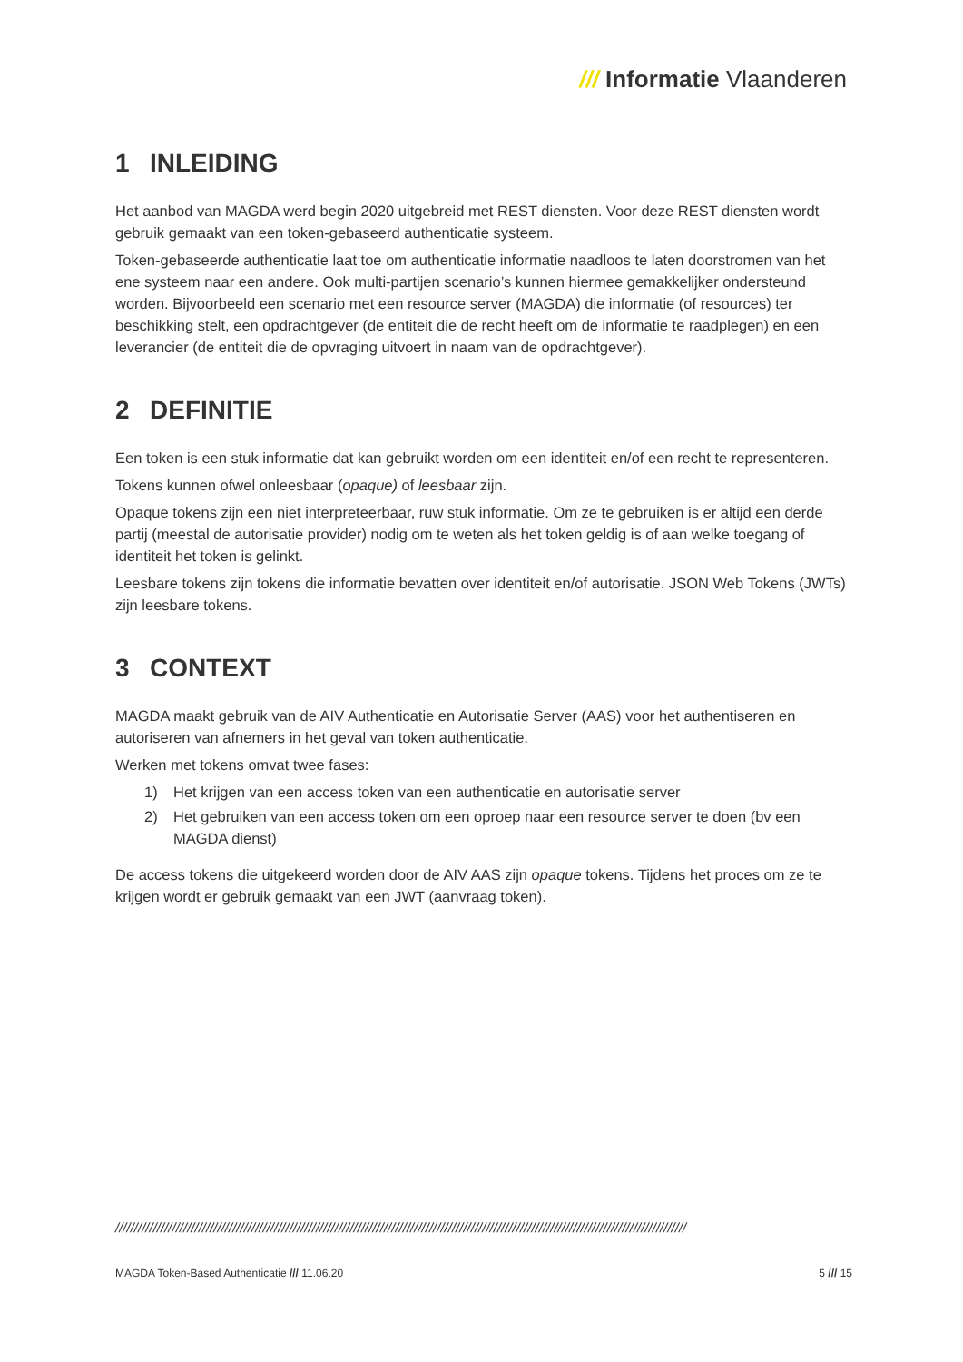/// Informatie Vlaanderen
1 INLEIDING
Het aanbod van MAGDA werd begin 2020 uitgebreid met REST diensten. Voor deze REST diensten wordt gebruik gemaakt van een token-gebaseerd authenticatie systeem.
Token-gebaseerde authenticatie laat toe om authenticatie informatie naadloos te laten doorstromen van het ene systeem naar een andere. Ook multi-partijen scenario’s kunnen hiermee gemakkelijker ondersteund worden. Bijvoorbeeld een scenario met een resource server (MAGDA) die informatie (of resources) ter beschikking stelt, een opdrachtgever (de entiteit die de recht heeft om de informatie te raadplegen) en een leverancier (de entiteit die de opvraging uitvoert in naam van de opdrachtgever).
2 DEFINITIE
Een token is een stuk informatie dat kan gebruikt worden om een identiteit en/of een recht te representeren.
Tokens kunnen ofwel onleesbaar (opaque) of leesbaar zijn.
Opaque tokens zijn een niet interpreteerbaar, ruw stuk informatie. Om ze te gebruiken is er altijd een derde partij (meestal de autorisatie provider) nodig om te weten als het token geldig is of aan welke toegang of identiteit het token is gelinkt.
Leesbare tokens zijn tokens die informatie bevatten over identiteit en/of autorisatie. JSON Web Tokens (JWTs) zijn leesbare tokens.
3 CONTEXT
MAGDA maakt gebruik van de AIV Authenticatie en Autorisatie Server (AAS) voor het authentiseren en autoriseren van afnemers in het geval van token authenticatie.
Werken met tokens omvat twee fases:
1) Het krijgen van een access token van een authenticatie en autorisatie server
2) Het gebruiken van een access token om een oproep naar een resource server te doen (bv een MAGDA dienst)
De access tokens die uitgekeerd worden door de AIV AAS zijn opaque tokens. Tijdens het proces om ze te krijgen wordt er gebruik gemaakt van een JWT (aanvraag token).
///////////////////////////////////////////////////////////////////////////////////////////////////////////////////////////////////////////////////////
MAGDA Token-Based Authenticatie /// 11.06.20 5 /// 15